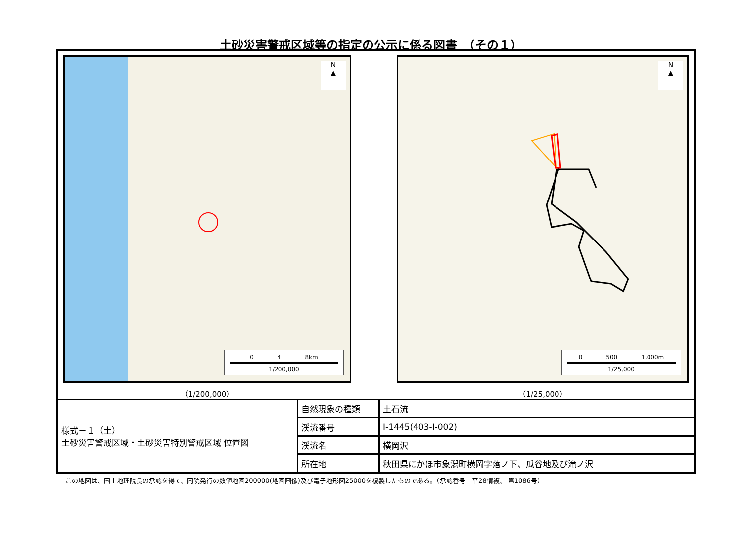土砂災害警戒区域等の指定の公示に係る図書　（その１）
N
▲
0　　　　4　　　　8km
1/200,000
（1/200,000）
N
▲
0　　　　500　　　　1,000m
1/25,000
（1/25,000）
| 様式－１（土） 土砂災害警戒区域・土砂災害特別警戒区域 位置図 | 自然現象の種類 | 土石流 |
| | 渓流番号 | Ⅰ-1445(403-Ⅰ-002) |
| | 渓流名 | 横岡沢 |
| | 所在地 | 秋田県にかほ市象潟町横岡字落ノ下、瓜谷地及び滝ノ沢 |
この地図は、国土地理院長の承認を得て、同院発行の数値地図200000(地図画像)及び電子地形図25000を複製したものである。（承認番号　平28情複、 第1086号）